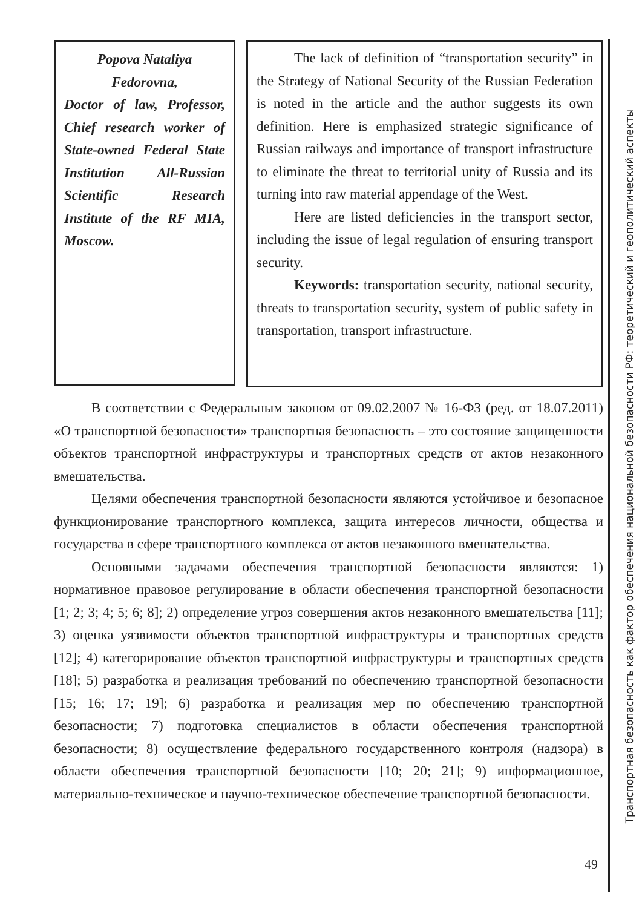Popova Nataliya Fedorovna,
Doctor of law, Professor, Chief research worker of State-owned Federal State Institution All-Russian Scientific Research Institute of the RF MIA, Moscow.
The lack of definition of “transportation security” in the Strategy of National Security of the Russian Federation is noted in the article and the author suggests its own definition. Here is emphasized strategic significance of Russian railways and importance of transport infrastructure to eliminate the threat to territorial unity of Russia and its turning into raw material appendage of the West.
Here are listed deficiencies in the transport sector, including the issue of legal regulation of ensuring transport security.
Keywords: transportation security, national security, threats to transportation security, system of public safety in transportation, transport infrastructure.
В соответствии с Федеральным законом от 09.02.2007 № 16-ФЗ (ред. от 18.07.2011) «О транспортной безопасности» транспортная безопасность – это состояние защищенности объектов транспортной инфраструктуры и транспортных средств от актов незаконного вмешательства.
Целями обеспечения транспортной безопасности являются устойчивое и безопасное функционирование транспортного комплекса, защита интересов личности, общества и государства в сфере транспортного комплекса от актов незаконного вмешательства.
Основными задачами обеспечения транспортной безопасности являются: 1) нормативное правовое регулирование в области обеспечения транспортной безопасности [1; 2; 3; 4; 5; 6; 8]; 2) определение угроз совершения актов незаконного вмешательства [11]; 3) оценка уязвимости объектов транспортной инфраструктуры и транспортных средств [12]; 4) категорирование объектов транспортной инфраструктуры и транспортных средств [18]; 5) разработка и реализация требований по обеспечению транспортной безопасности [15; 16; 17; 19]; 6) разработка и реализация мер по обеспечению транспортной безопасности; 7) подготовка специалистов в области обеспечения транспортной безопасности; 8) осуществление федерального государственного контроля (надзора) в области обеспечения транспортной безопасности [10; 20; 21]; 9) информационное, материально-техническое и научно-техническое обеспечение транспортной безопасности.
Транспортная безопасность как фактор обеспечения национальной безопасности РФ: теоретический и геополитический аспекты
49